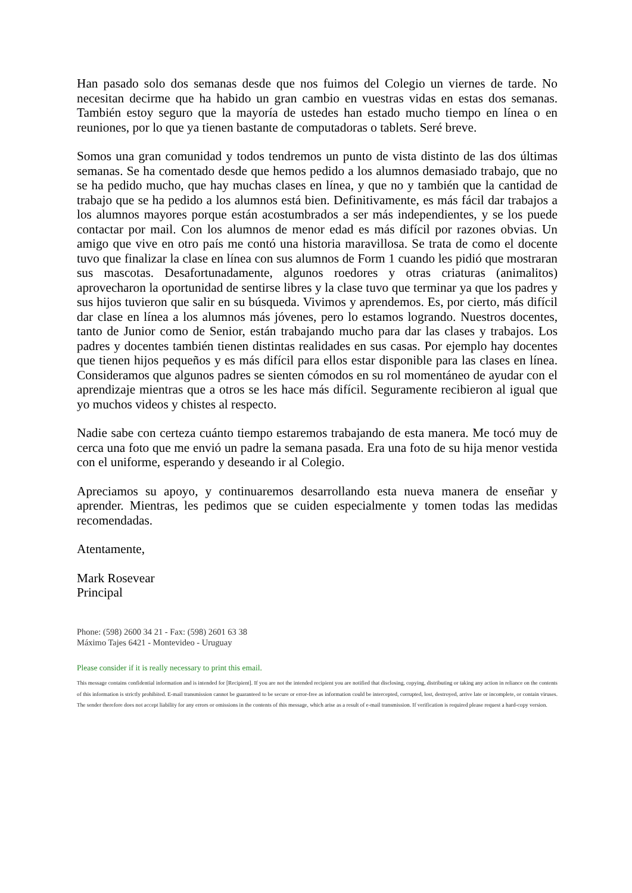Han pasado solo dos semanas desde que nos fuimos del Colegio un viernes de tarde. No necesitan decirme que ha habido un gran cambio en vuestras vidas en estas dos semanas. También estoy seguro que la mayoría de ustedes han estado mucho tiempo en línea o en reuniones, por lo que ya tienen bastante de computadoras o tablets. Seré breve.
Somos una gran comunidad y todos tendremos un punto de vista distinto de las dos últimas semanas. Se ha comentado desde que hemos pedido a los alumnos demasiado trabajo, que no se ha pedido mucho, que hay muchas clases en línea, y que no y también que la cantidad de trabajo que se ha pedido a los alumnos está bien. Definitivamente, es más fácil dar trabajos a los alumnos mayores porque están acostumbrados a ser más independientes, y se los puede contactar por mail. Con los alumnos de menor edad es más difícil por razones obvias. Un amigo que vive en otro país me contó una historia maravillosa. Se trata de como el docente tuvo que finalizar la clase en línea con sus alumnos de Form 1 cuando les pidió que mostraran sus mascotas. Desafortunadamente, algunos roedores y otras criaturas (animalitos) aprovecharon la oportunidad de sentirse libres y la clase tuvo que terminar ya que los padres y sus hijos tuvieron que salir en su búsqueda. Vivimos y aprendemos. Es, por cierto, más difícil dar clase en línea a los alumnos más jóvenes, pero lo estamos logrando. Nuestros docentes, tanto de Junior como de Senior, están trabajando mucho para dar las clases y trabajos. Los padres y docentes también tienen distintas realidades en sus casas. Por ejemplo hay docentes que tienen hijos pequeños y es más difícil para ellos estar disponible para las clases en línea. Consideramos que algunos padres se sienten cómodos en su rol momentáneo de ayudar con el aprendizaje mientras que a otros se les hace más difícil. Seguramente recibieron al igual que yo muchos videos y chistes al respecto.
Nadie sabe con certeza cuánto tiempo estaremos trabajando de esta manera. Me tocó muy de cerca una foto que me envió un padre la semana pasada. Era una foto de su hija menor vestida con el uniforme, esperando y deseando ir al Colegio.
Apreciamos su apoyo, y continuaremos desarrollando esta nueva manera de enseñar y aprender. Mientras, les pedimos que se cuiden especialmente y tomen todas las medidas recomendadas.
Atentamente,
Mark Rosevear
Principal
Phone: (598) 2600 34 21 - Fax: (598) 2601 63 38
Máximo Tajes 6421 - Montevideo - Uruguay
Please consider if it is really necessary to print this email.
This message contains confidential information and is intended for [Recipient]. If you are not the intended recipient you are notified that disclosing, copying, distributing or taking any action in reliance on the contents of this information is strictly prohibited. E-mail transmission cannot be guaranteed to be secure or error-free as information could be intercepted, corrupted, lost, destroyed, arrive late or incomplete, or contain viruses. The sender therefore does not accept liability for any errors or omissions in the contents of this message, which arise as a result of e-mail transmission. If verification is required please request a hard-copy version.